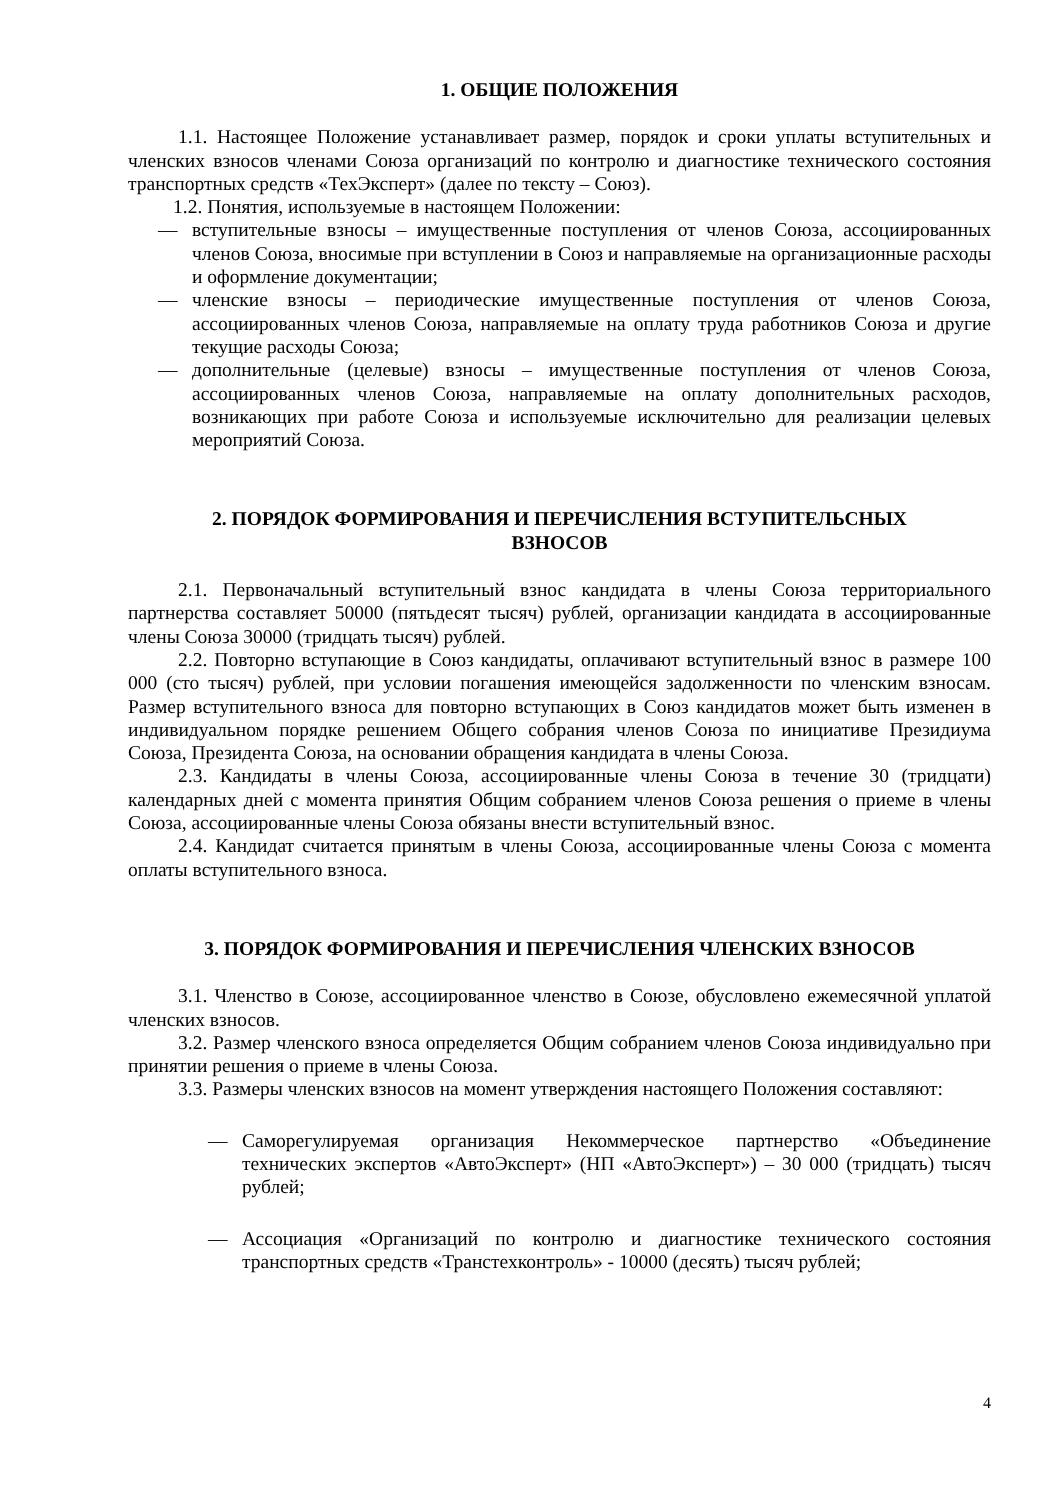1. ОБЩИЕ ПОЛОЖЕНИЯ
1.1. Настоящее Положение устанавливает размер, порядок и сроки уплаты вступительных и членских взносов членами Союза организаций по контролю и диагностике технического состояния транспортных средств «ТехЭксперт» (далее по тексту – Союз).
1.2. Понятия, используемые в настоящем Положении:
— вступительные взносы – имущественные поступления от членов Союза, ассоциированных членов Союза, вносимые при вступлении в Союз и направляемые на организационные расходы и оформление документации;
— членские взносы – периодические имущественные поступления от членов Союза, ассоциированных членов Союза, направляемые на оплату труда работников Союза и другие текущие расходы Союза;
— дополнительные (целевые) взносы – имущественные поступления от членов Союза, ассоциированных членов Союза, направляемые на оплату дополнительных расходов, возникающих при работе Союза и используемые исключительно для реализации целевых мероприятий Союза.
2. ПОРЯДОК ФОРМИРОВАНИЯ И ПЕРЕЧИСЛЕНИЯ ВСТУПИТЕЛЬСНЫХ
ВЗНОСОВ
2.1. Первоначальный вступительный взнос кандидата в члены Союза территориального партнерства составляет 50000 (пятьдесят тысяч) рублей, организации кандидата в ассоциированные члены Союза 30000 (тридцать тысяч) рублей.
2.2. Повторно вступающие в Союз кандидаты, оплачивают вступительный взнос в размере 100 000 (сто тысяч) рублей, при условии погашения имеющейся задолженности по членским взносам. Размер вступительного взноса для повторно вступающих в Союз кандидатов может быть изменен в индивидуальном порядке решением Общего собрания членов Союза по инициативе Президиума Союза, Президента Союза, на основании обращения кандидата в члены Союза.
2.3. Кандидаты в члены Союза, ассоциированные члены Союза в течение 30 (тридцати) календарных дней с момента принятия Общим собранием членов Союза решения о приеме в члены Союза, ассоциированные члены Союза обязаны внести вступительный взнос.
2.4. Кандидат считается принятым в члены Союза, ассоциированные члены Союза с момента оплаты вступительного взноса.
3. ПОРЯДОК ФОРМИРОВАНИЯ И ПЕРЕЧИСЛЕНИЯ ЧЛЕНСКИХ ВЗНОСОВ
3.1. Членство в Союзе, ассоциированное членство в Союзе, обусловлено ежемесячной уплатой членских взносов.
3.2. Размер членского взноса определяется Общим собранием членов Союза индивидуально при принятии решения о приеме в члены Союза.
3.3. Размеры членских взносов на момент утверждения настоящего Положения составляют:
— Саморегулируемая организация Некоммерческое партнерство «Объединение технических экспертов «АвтоЭксперт» (НП «АвтоЭксперт») – 30 000 (тридцать) тысяч рублей;
— Ассоциация «Организаций по контролю и диагностике технического состояния транспортных средств «Транстехконтроль» - 10000 (десять) тысяч рублей;
4